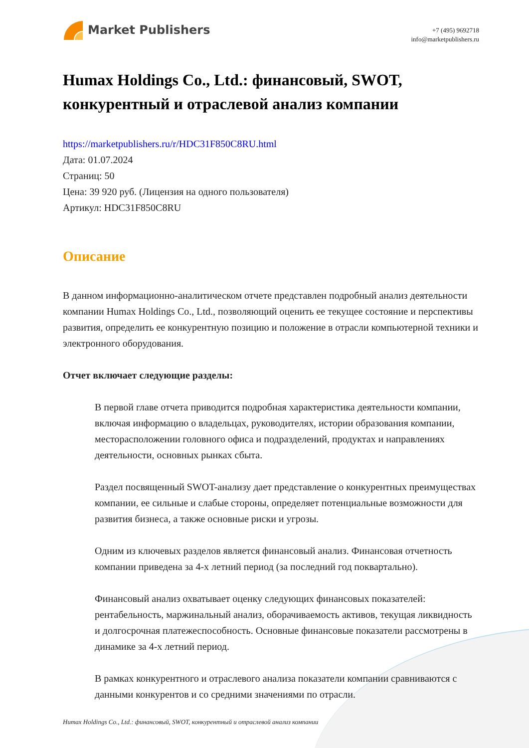Market Publishers
+7 (495) 9692718
info@marketpublishers.ru
Humax Holdings Co., Ltd.: финансовый, SWOT, конкурентный и отраслевой анализ компании
https://marketpublishers.ru/r/HDC31F850C8RU.html
Дата: 01.07.2024
Страниц: 50
Цена: 39 920 руб. (Лицензия на одного пользователя)
Артикул: HDC31F850C8RU
Описание
В данном информационно-аналитическом отчете представлен подробный анализ деятельности компании Humax Holdings Co., Ltd., позволяющий оценить ее текущее состояние и перспективы развития, определить ее конкурентную позицию и положение в отрасли компьютерной техники и электронного оборудования.
Отчет включает следующие разделы:
В первой главе отчета приводится подробная характеристика деятельности компании, включая информацию о владельцах, руководителях, истории образования компании, месторасположении головного офиса и подразделений, продуктах и направлениях деятельности, основных рынках сбыта.
Раздел посвященный SWOT-анализу дает представление о конкурентных преимуществах компании, ее сильные и слабые стороны, определяет потенциальные возможности для развития бизнеса, а также основные риски и угрозы.
Одним из ключевых разделов является финансовый анализ. Финансовая отчетность компании приведена за 4-х летний период (за последний год поквартально).
Финансовый анализ охватывает оценку следующих финансовых показателей: рентабельность, маржинальный анализ, оборачиваемость активов, текущая ликвидность и долгосрочная платежеспособность. Основные финансовые показатели рассмотрены в динамике за 4-х летний период.
В рамках конкурентного и отраслевого анализа показатели компании сравниваются с данными конкурентов и со средними значениями по отрасли.
Humax Holdings Co., Ltd.: финансовый, SWOT, конкурентный и отраслевой анализ компании